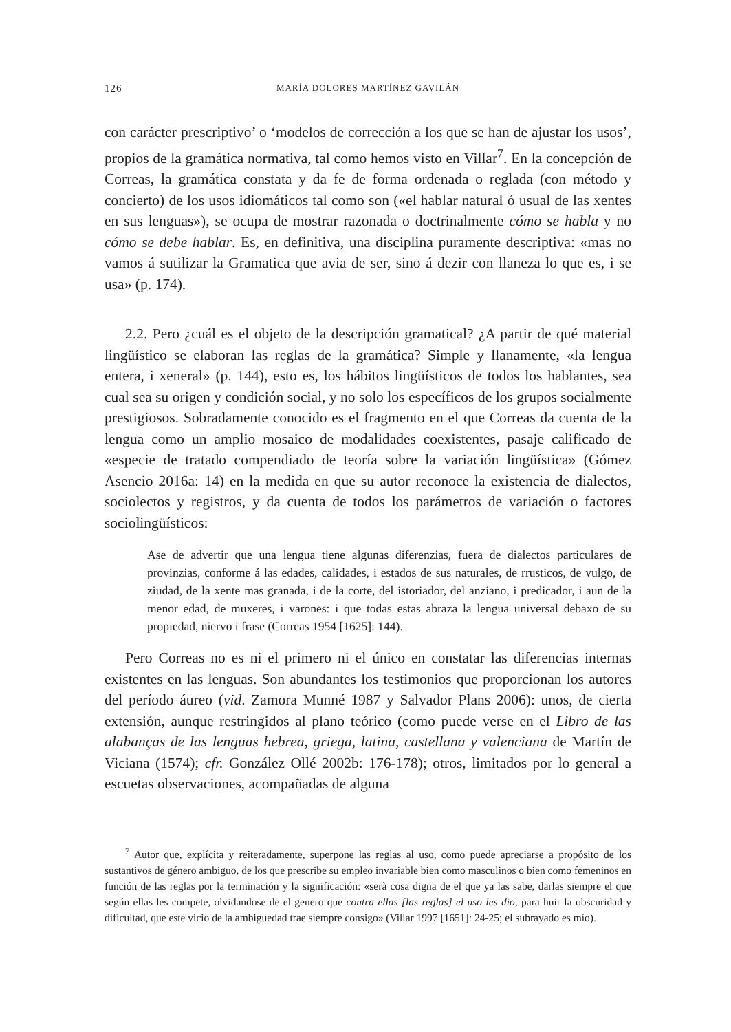126 MARÍA DOLORES MARTÍNEZ GAVILÁN
con carácter prescriptivo’ o ‘modelos de corrección a los que se han de ajustar los usos’, propios de la gramática normativa, tal como hemos visto en Villar<sup>7</sup>. En la concepción de Correas, la gramática constata y da fe de forma ordenada o reglada (con método y concierto) de los usos idiomáticos tal como son («el hablar natural ó usual de las xentes en sus lenguas»), se ocupa de mostrar razonada o doctrinalmente cómo se habla y no cómo se debe hablar. Es, en definitiva, una disciplina puramente descriptiva: «mas no vamos á sutilizar la Gramatica que avia de ser, sino á dezir con llaneza lo que es, i se usa» (p. 174).
2.2. Pero ¿cuál es el objeto de la descripción gramatical? ¿A partir de qué material lingüístico se elaboran las reglas de la gramática? Simple y llanamente, «la lengua entera, i xeneral» (p. 144), esto es, los hábitos lingüísticos de todos los hablantes, sea cual sea su origen y condición social, y no solo los específicos de los grupos socialmente prestigiosos. Sobradamente conocido es el fragmento en el que Correas da cuenta de la lengua como un amplio mosaico de modalidades coexistentes, pasaje calificado de «especie de tratado compendiado de teoría sobre la variación lingüística» (Gómez Asencio 2016a: 14) en la medida en que su autor reconoce la existencia de dialectos, sociolectos y registros, y da cuenta de todos los parámetros de variación o factores sociolingüísticos:
Ase de advertir que una lengua tiene algunas diferenzias, fuera de dialectos particulares de provinzias, conforme á las edades, calidades, i estados de sus naturales, de rrusticos, de vulgo, de ziudad, de la xente mas granada, i de la corte, del istoriador, del anziano, i predicador, i aun de la menor edad, de muxeres, i varones: i que todas estas abraza la lengua universal debaxo de su propiedad, niervo i frase (Correas 1954 [1625]: 144).
Pero Correas no es ni el primero ni el único en constatar las diferencias internas existentes en las lenguas. Son abundantes los testimonios que proporcionan los autores del período áureo (vid. Zamora Munné 1987 y Salvador Plans 2006): unos, de cierta extensión, aunque restringidos al plano teórico (como puede verse en el Libro de las alabanças de las lenguas hebrea, griega, latina, castellana y valenciana de Martín de Viciana (1574); cfr. González Ollé 2002b: 176-178); otros, limitados por lo general a escuetas observaciones, acompañadas de alguna
<sup>7</sup> Autor que, explícita y reiteradamente, superpone las reglas al uso, como puede apreciarse a propósito de los sustantivos de género ambiguo, de los que prescribe su empleo invariable bien como masculinos o bien como femeninos en función de las reglas por la terminación y la significación: «serà cosa digna de el que ya las sabe, darlas siempre el que según ellas les compete, olvidandose de el genero que contra ellas [las reglas] el uso les dio, para huir la obscuridad y dificultad, que este vicio de la ambiguedad trae siempre consigo» (Villar 1997 [1651]: 24-25; el subrayado es mío).